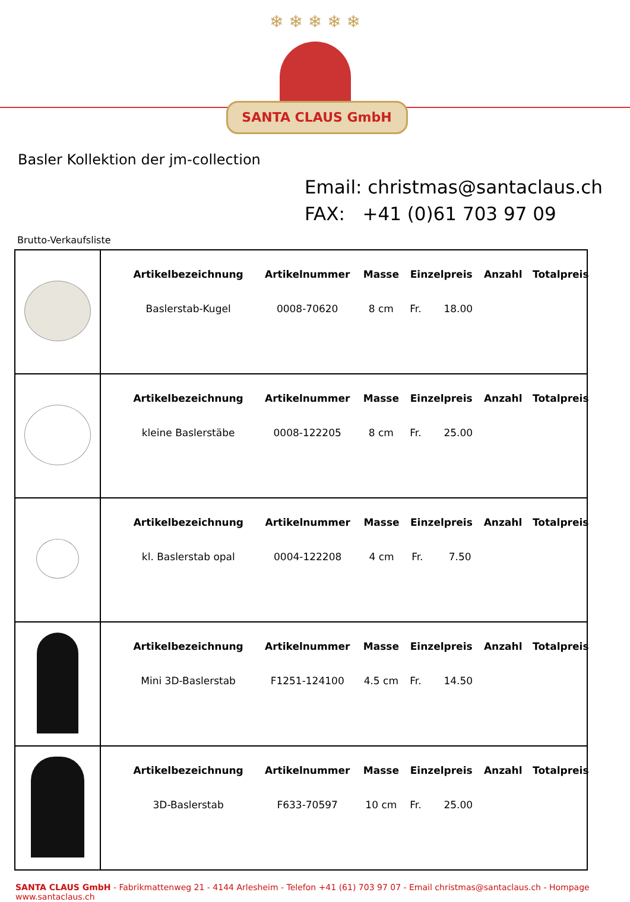❄ ❄ ❄ ❄ ❄
SANTA CLAUS GmbH
Basler Kollektion der jm-collection
Email: christmas@santaclaus.ch
FAX: +41 (0)61 703 97 09
Brutto-Verkaufsliste
| | / Artikelbezeichnung / Artikelnummer / Masse / Einzelpreis / Anzahl / Totalpreis / / --- / --- / --- / --- / --- / --- / / Baslerstab-Kugel / 0008-70620 / 8 cm / Fr. 18.00 / / / |
| | / Artikelbezeichnung / Artikelnummer / Masse / Einzelpreis / Anzahl / Totalpreis / / --- / --- / --- / --- / --- / --- / / kleine Baslerstäbe / 0008-122205 / 8 cm / Fr. 25.00 / / / |
| | / Artikelbezeichnung / Artikelnummer / Masse / Einzelpreis / Anzahl / Totalpreis / / --- / --- / --- / --- / --- / --- / / kl. Baslerstab opal / 0004-122208 / 4 cm / Fr. 7.50 / / / |
| | / Artikelbezeichnung / Artikelnummer / Masse / Einzelpreis / Anzahl / Totalpreis / / --- / --- / --- / --- / --- / --- / / Mini 3D-Baslerstab / F1251-124100 / 4.5 cm / Fr. 14.50 / / / |
| | / Artikelbezeichnung / Artikelnummer / Masse / Einzelpreis / Anzahl / Totalpreis / / --- / --- / --- / --- / --- / --- / / 3D-Baslerstab / F633-70597 / 10 cm / Fr. 25.00 / / / |
SANTA CLAUS GmbH - Fabrikmattenweg 21 - 4144 Arlesheim - Telefon +41 (61) 703 97 07 - Email christmas@santaclaus.ch - Hompage www.santaclaus.ch